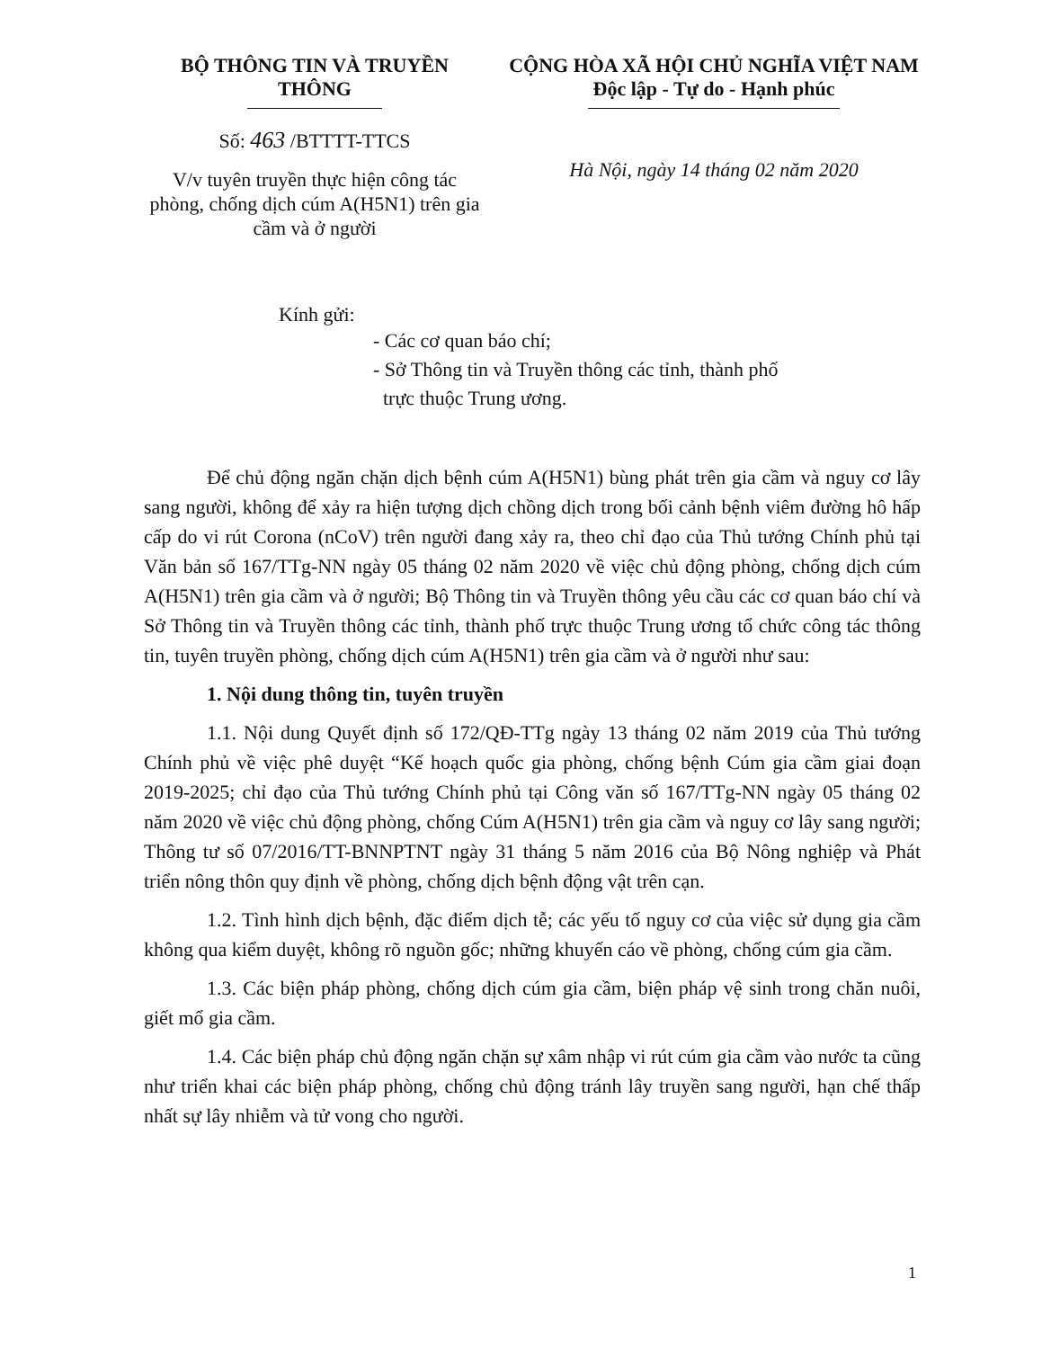BỘ THÔNG TIN VÀ TRUYỀN THÔNG
Số: 463 /BTTTT-TTCS
V/v tuyên truyền thực hiện công tác phòng, chống dịch cúm A(H5N1) trên gia cầm và ở người
CỘNG HÒA XÃ HỘI CHỦ NGHĨA VIỆT NAM
Độc lập - Tự do - Hạnh phúc
Hà Nội, ngày 14 tháng 02 năm 2020
Kính gửi:
- Các cơ quan báo chí;
- Sở Thông tin và Truyền thông các tỉnh, thành phố
trực thuộc Trung ương.
Để chủ động ngăn chặn dịch bệnh cúm A(H5N1) bùng phát trên gia cầm và nguy cơ lây sang người, không để xảy ra hiện tượng dịch chồng dịch trong bối cảnh bệnh viêm đường hô hấp cấp do vi rút Corona (nCoV) trên người đang xảy ra, theo chỉ đạo của Thủ tướng Chính phủ tại Văn bản số 167/TTg-NN ngày 05 tháng 02 năm 2020 về việc chủ động phòng, chống dịch cúm A(H5N1) trên gia cầm và ở người; Bộ Thông tin và Truyền thông yêu cầu các cơ quan báo chí và Sở Thông tin và Truyền thông các tỉnh, thành phố trực thuộc Trung ương tổ chức công tác thông tin, tuyên truyền phòng, chống dịch cúm A(H5N1) trên gia cầm và ở người như sau:
1. Nội dung thông tin, tuyên truyền
1.1. Nội dung Quyết định số 172/QĐ-TTg ngày 13 tháng 02 năm 2019 của Thủ tướng Chính phủ về việc phê duyệt “Kế hoạch quốc gia phòng, chống bệnh Cúm gia cầm giai đoạn 2019-2025; chỉ đạo của Thủ tướng Chính phủ tại Công văn số 167/TTg-NN ngày 05 tháng 02 năm 2020 về việc chủ động phòng, chống Cúm A(H5N1) trên gia cầm và nguy cơ lây sang người; Thông tư số 07/2016/TT-BNNPTNT ngày 31 tháng 5 năm 2016 của Bộ Nông nghiệp và Phát triển nông thôn quy định về phòng, chống dịch bệnh động vật trên cạn.
1.2. Tình hình dịch bệnh, đặc điểm dịch tễ; các yếu tố nguy cơ của việc sử dụng gia cầm không qua kiểm duyệt, không rõ nguồn gốc; những khuyến cáo về phòng, chống cúm gia cầm.
1.3. Các biện pháp phòng, chống dịch cúm gia cầm, biện pháp vệ sinh trong chăn nuôi, giết mổ gia cầm.
1.4. Các biện pháp chủ động ngăn chặn sự xâm nhập vi rút cúm gia cầm vào nước ta cũng như triển khai các biện pháp phòng, chống chủ động tránh lây truyền sang người, hạn chế thấp nhất sự lây nhiễm và tử vong cho người.
1